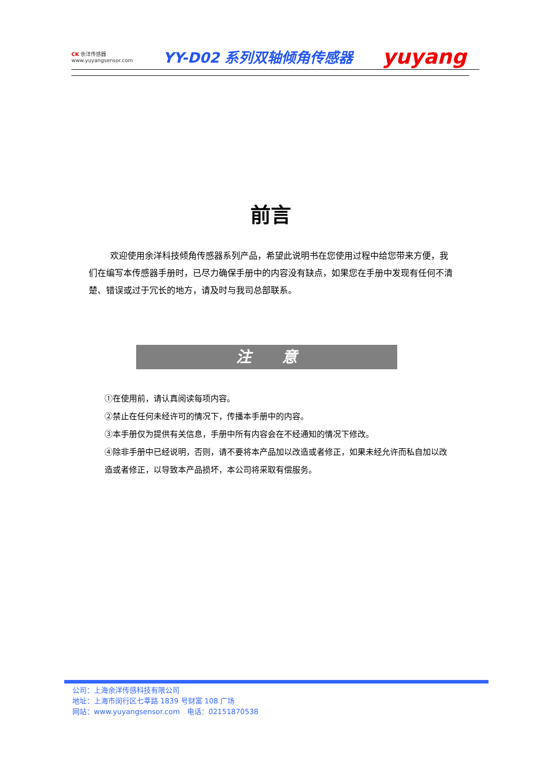CK 余洋传感器
www.yuyangsensor.com
YY-D02 系列双轴倾角传感器
yuyang
前言
欢迎使用余洋科技倾角传感器系列产品，希望此说明书在您使用过程中给您带来方便，我们在编写本传感器手册时，已尽力确保手册中的内容没有缺点，如果您在手册中发现有任何不清楚、错误或过于冗长的地方，请及时与我司总部联系。
注　　意
①在使用前，请认真阅读每项内容。
②禁止在任何未经许可的情况下，传播本手册中的内容。
③本手册仅为提供有关信息，手册中所有内容会在不经通知的情况下修改。
④除非手册中已经说明，否则，请不要将本产品加以改造或者修正，如果未经允许而私自加以改造或者修正，以导致本产品损坏，本公司将采取有偿服务。
公司：上海余洋传感科技有限公司
地址：上海市闵行区七莘路 1839 号财富 108 广场
网站：www.yuyangsensor.com　电话：02151870538